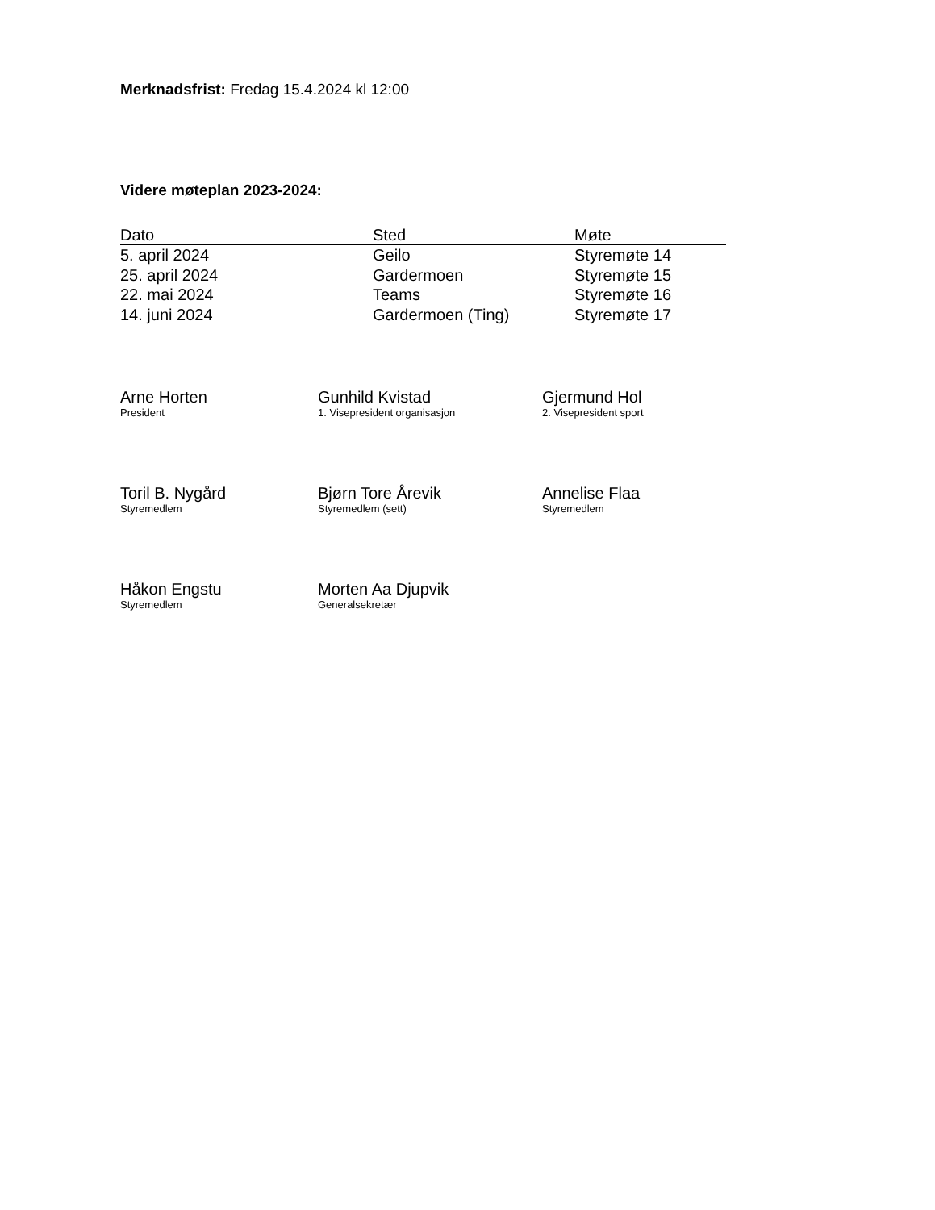Merknadsfrist: Fredag 15.4.2024 kl 12:00
Videre møteplan 2023-2024:
| Dato | Sted | Møte |
| --- | --- | --- |
| 5. april 2024 | Geilo | Styremøte 14 |
| 25. april 2024 | Gardermoen | Styremøte 15 |
| 22. mai 2024 | Teams | Styremøte 16 |
| 14. juni 2024 | Gardermoen (Ting) | Styremøte 17 |
Arne Horten
President
Gunhild Kvistad
1. Visepresident organisasjon
Gjermund Hol
2. Visepresident sport
Toril B. Nygård
Styremedlem
Bjørn Tore Årevik
Styremedlem (sett)
Annelise Flaa
Styremedlem
Håkon Engstu
Styremedlem
Morten Aa Djupvik
Generalsekretær